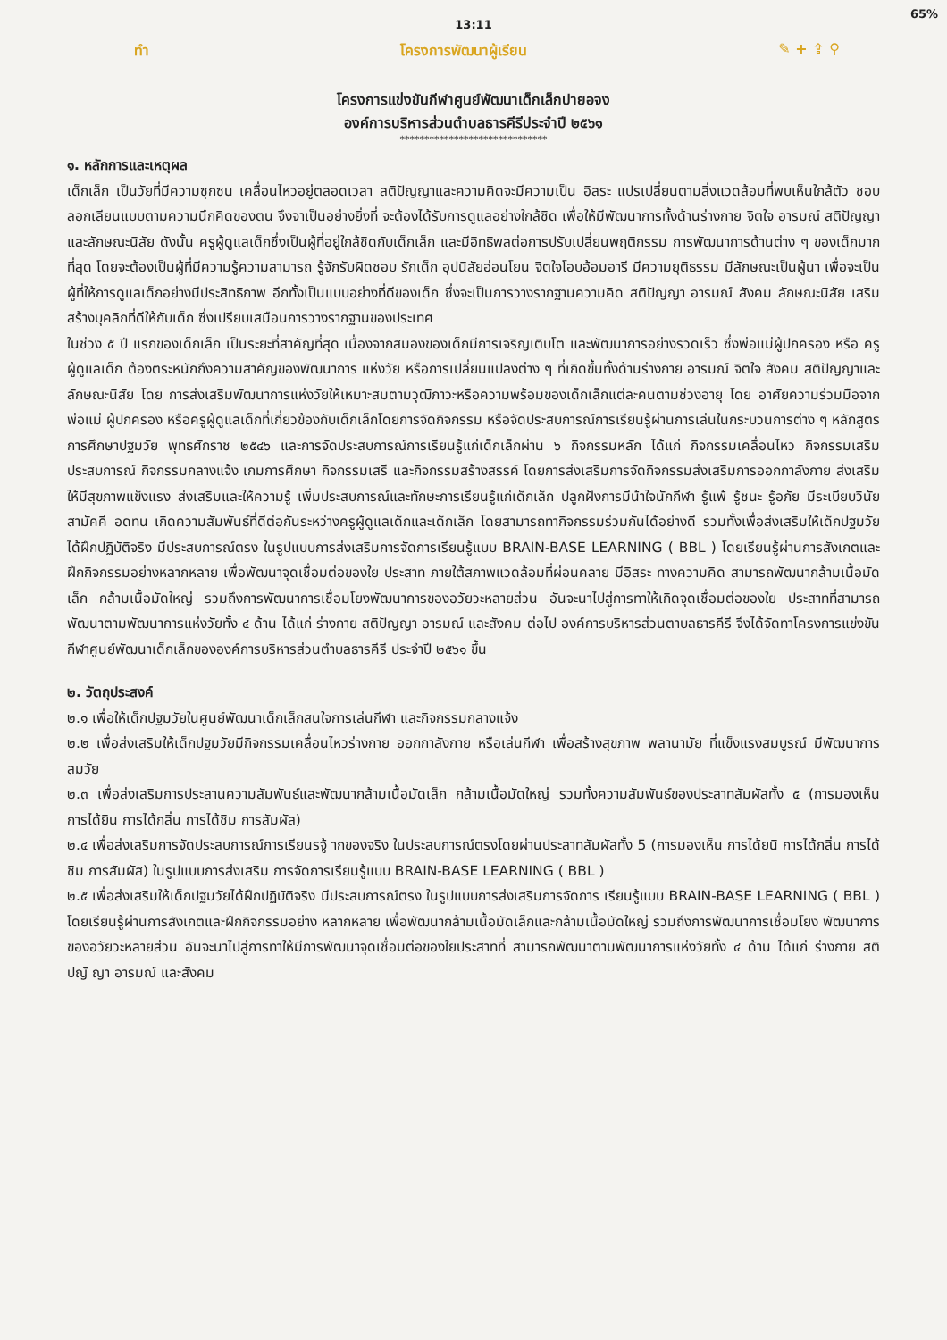13:11
65%
ทำ โครงการพัฒนาผู้เรียน ✎ + ⇪ ⚲
โครงการแข่งขันกีฬาศูนย์พัฒนาเด็กเล็กปายอจง
องค์การบริหารส่วนตำบลธารคีรีประจำปี ๒๕๖๑
******************************
๑. หลักการและเหตุผล
เด็กเล็ก เป็นวัยที่มีความซุกซน เคลื่อนไหวอยู่ตลอดเวลา สติปัญญาและความคิดจะมีความเป็น อิสระ แปรเปลี่ยนตามสิ่งแวดล้อมที่พบเห็นใกล้ตัว ชอบลอกเลียนแบบตามความนึกคิดของตน จึงจาเป็นอย่างยิ่งที่ จะต้องได้รับการดูแลอย่างใกล้ชิด เพื่อให้มีพัฒนาการทั้งด้านร่างกาย จิตใจ อารมณ์ สติปัญญาและลักษณะนิสัย ดังนั้น ครูผู้ดูแลเด็กซึ่งเป็นผู้ที่อยู่ใกล้ชิดกับเด็กเล็ก และมีอิทธิพลต่อการปรับเปลี่ยนพฤติกรรม การพัฒนาการด้านต่าง ๆ ของเด็กมากที่สุด โดยจะต้องเป็นผู้ที่มีความรู้ความสามารถ รู้จักรับผิดชอบ รักเด็ก อุปนิสัยอ่อนโยน จิตใจโอบอ้อมอารี มีความยุติธรรม มีลักษณะเป็นผู้นา เพื่อจะเป็นผู้ที่ให้การดูแลเด็กอย่างมีประสิทธิภาพ อีกทั้งเป็นแบบอย่างที่ดีของเด็ก ซึ่งจะเป็นการวางรากฐานความคิด สติปัญญา อารมณ์ สังคม ลักษณะนิสัย เสริมสร้างบุคลิกที่ดีให้กับเด็ก ซึ่งเปรียบเสมือนการวางรากฐานของประเทศ
ในช่วง ๕ ปี แรกของเด็กเล็ก เป็นระยะที่สาคัญที่สุด เนื่องจากสมองของเด็กมีการเจริญเติบโต และพัฒนาการอย่างรวดเร็ว ซึ่งพ่อแม่ผู้ปกครอง หรือ ครูผู้ดูแลเด็ก ต้องตระหนักถึงความสาคัญของพัฒนาการ แห่งวัย หรือการเปลี่ยนแปลงต่าง ๆ ที่เกิดขึ้นทั้งด้านร่างกาย อารมณ์ จิตใจ สังคม สติปัญญาและลักษณะนิสัย โดย การส่งเสริมพัฒนาการแห่งวัยให้เหมาะสมตามวุฒิภาวะหรือความพร้อมของเด็กเล็กแต่ละคนตามช่วงอายุ โดย อาศัยความร่วมมือจากพ่อแม่ ผู้ปกครอง หรือครูผู้ดูแลเด็กที่เกี่ยวข้องกับเด็กเล็กโดยการจัดกิจกรรม หรือจัดประสบการณ์การเรียนรู้ผ่านการเล่นในกระบวนการต่าง ๆ หลักสูตรการศึกษาปฐมวัย พุทธศักราช ๒๕๔๖ และการจัดประสบการณ์การเรียนรู้แก่เด็กเล็กผ่าน ๖ กิจกรรมหลัก ได้แก่ กิจกรรมเคลื่อนไหว กิจกรรมเสริมประสบการณ์ กิจกรรมกลางแจ้ง เกมการศึกษา กิจกรรมเสรี และกิจกรรมสร้างสรรค์ โดยการส่งเสริมการจัดกิจกรรมส่งเสริมการออกกาลังกาย ส่งเสริมให้มีสุขภาพแข็งแรง ส่งเสริมและให้ความรู้ เพิ่มประสบการณ์และทักษะการเรียนรู้แก่เด็กเล็ก ปลูกฝังการมีน้าใจนักกีฬา รู้แพ้ รู้ชนะ รู้อภัย มีระเบียบวินัย สามัคคี อดทน เกิดความสัมพันธ์ที่ดีต่อกันระหว่างครูผู้ดูแลเด็กและเด็กเล็ก โดยสามารถทากิจกรรมร่วมกันได้อย่างดี รวมทั้งเพื่อส่งเสริมให้เด็กปฐมวัยได้ฝึกปฏิบัติจริง มีประสบการณ์ตรง ในรูปแบบการส่งเสริมการจัดการเรียนรู้แบบ BRAIN-BASE LEARNING ( BBL ) โดยเรียนรู้ผ่านการสังเกตและฝึกกิจกรรมอย่างหลากหลาย เพื่อพัฒนาจุดเชื่อมต่อของใย ประสาท ภายใต้สภาพแวดล้อมที่ผ่อนคลาย มีอิสระ ทางความคิด สามารถพัฒนากล้ามเนื้อมัดเล็ก กล้ามเนื้อมัดใหญ่ รวมถึงการพัฒนาการเชื่อมโยงพัฒนาการของอวัยวะหลายส่วน อันจะนาไปสู่การทาให้เกิดจุดเชื่อมต่อของใย ประสาทที่สามารถพัฒนาตามพัฒนาการแห่งวัยทั้ง ๔ ด้าน ได้แก่ ร่างกาย สติปัญญา อารมณ์ และสังคม ต่อไป องค์การบริหารส่วนตาบลธารคีรี จึงได้จัดทาโครงการแข่งขันกีฬาศูนย์พัฒนาเด็กเล็กขององค์การบริหารส่วนตำบลธารคีรี ประจำปี ๒๕๖๑ ขึ้น
๒. วัตถุประสงค์
๒.๑ เพื่อให้เด็กปฐมวัยในศูนย์พัฒนาเด็กเล็กสนใจการเล่นกีฬา และกิจกรรมกลางแจ้ง
๒.๒ เพื่อส่งเสริมให้เด็กปฐมวัยมีกิจกรรมเคลื่อนไหวร่างกาย ออกกาลังกาย หรือเล่นกีฬา เพื่อสร้างสุขภาพ พลานามัย ที่แข็งแรงสมบูรณ์ มีพัฒนาการสมวัย
๒.๓ เพื่อส่งเสริมการประสานความสัมพันธ์และพัฒนากล้ามเนื้อมัดเล็ก กล้ามเนื้อมัดใหญ่ รวมทั้งความสัมพันธ์ของประสาทสัมผัสทั้ง ๕ (การมองเห็น การได้ยิน การได้กลิ่น การได้ชิม การสัมผัส)
๒.๔ เพื่อส่งเสริมการจัดประสบการณ์การเรียนรจู้ ากของจริง ในประสบการณ์ตรงโดยผ่านประสาทสัมผัสทั้ง 5 (การมองเห็น การได้ยนิ การได้กลิ่น การได้ชิม การสัมผัส) ในรูปแบบการส่งเสริม การจัดการเรียนรู้แบบ BRAIN-BASE LEARNING ( BBL )
๒.๕ เพื่อส่งเสริมให้เด็กปฐมวัยได้ฝึกปฏิบัติจริง มีประสบการณ์ตรง ในรูปแบบการส่งเสริมการจัดการ เรียนรู้แบบ BRAIN-BASE LEARNING ( BBL ) โดยเรียนรู้ผ่านการสังเกตและฝึกกิจกรรมอย่าง หลากหลาย เพื่อพัฒนากล้ามเนื้อมัดเล็กและกล้ามเนื้อมัดใหญ่ รวมถึงการพัฒนาการเชื่อมโยง พัฒนาการของอวัยวะหลายส่วน อันจะนาไปสู่การทาให้มีการพัฒนาจุดเชื่อมต่อของใยประสาทที่ สามารถพัฒนาตามพัฒนาการแห่งวัยทั้ง ๔ ด้าน ได้แก่ ร่างกาย สติปญั ญา อารมณ์ และสังคม